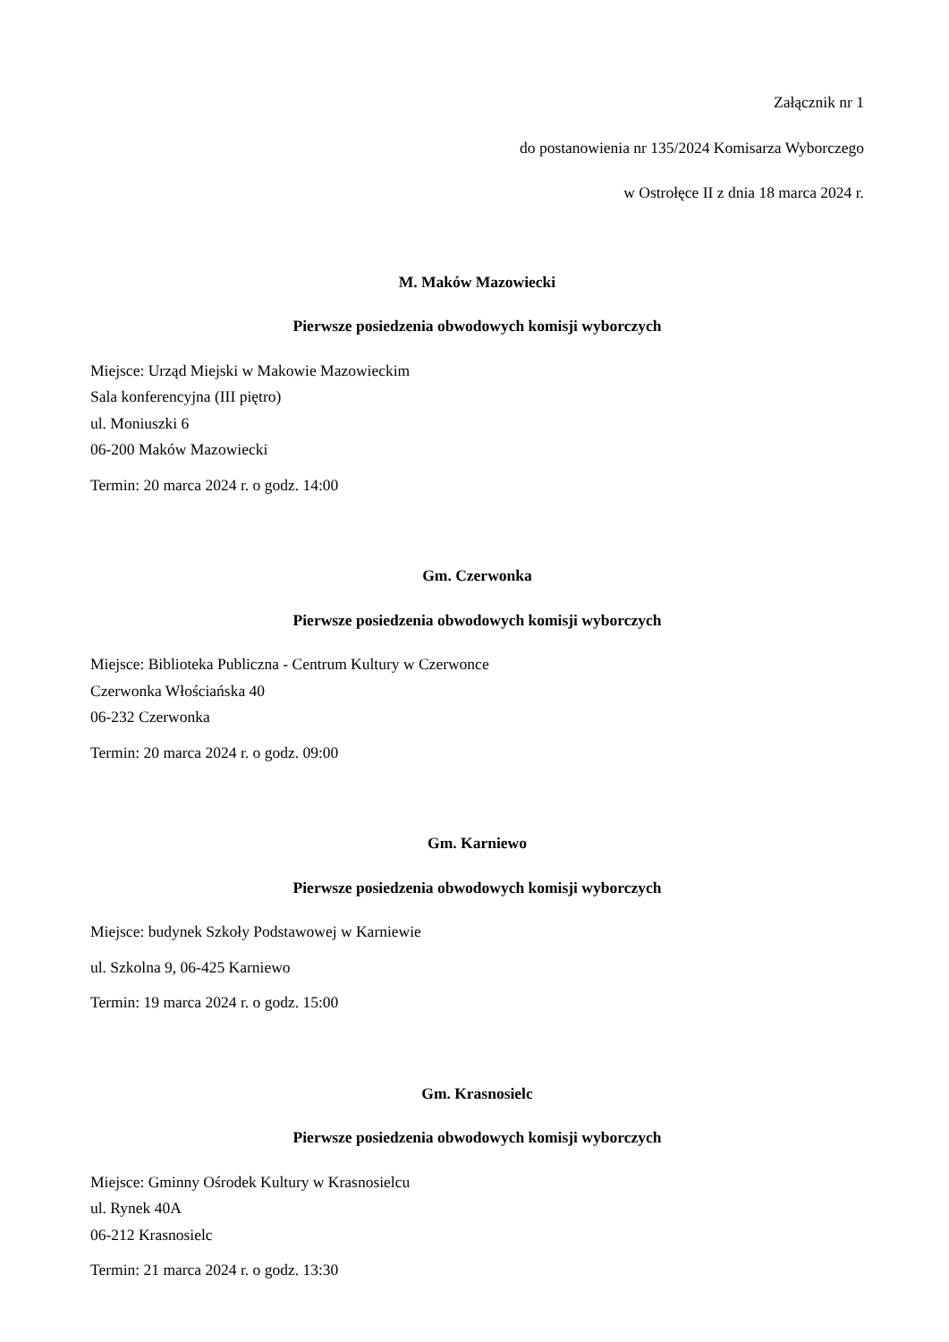Załącznik nr 1
do postanowienia nr 135/2024 Komisarza Wyborczego
w Ostrołęce II z dnia 18 marca 2024 r.
M. Maków Mazowiecki
Pierwsze posiedzenia obwodowych komisji wyborczych
Miejsce: Urząd Miejski w Makowie Mazowieckim
Sala konferencyjna (III piętro)
ul. Moniuszki 6
06-200 Maków Mazowiecki
Termin: 20 marca 2024 r. o godz. 14:00
Gm. Czerwonka
Pierwsze posiedzenia obwodowych komisji wyborczych
Miejsce: Biblioteka Publiczna - Centrum Kultury w Czerwonce
Czerwonka Włościańska 40
06-232 Czerwonka
Termin: 20 marca 2024 r. o godz. 09:00
Gm. Karniewo
Pierwsze posiedzenia obwodowych komisji wyborczych
Miejsce: budynek Szkoły Podstawowej w Karniewie
ul. Szkolna 9, 06-425 Karniewo
Termin: 19 marca 2024 r. o godz. 15:00
Gm. Krasnosielc
Pierwsze posiedzenia obwodowych komisji wyborczych
Miejsce: Gminny Ośrodek Kultury w Krasnosielcu
ul. Rynek 40A
06-212 Krasnosielc
Termin: 21 marca 2024 r. o godz. 13:30